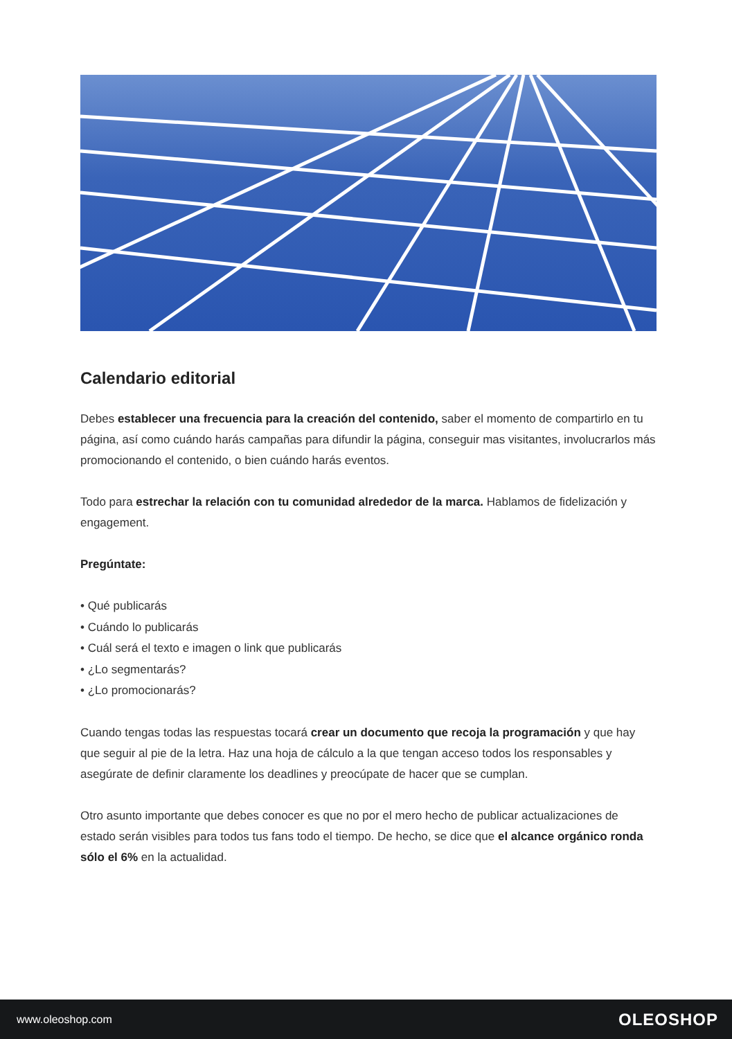Calendario editorial
Debes establecer una frecuencia para la creación del contenido, saber el momento de compartirlo en tu página, así como cuándo harás campañas para difundir la página, conseguir mas visitantes, involucrarlos más promocionando el contenido, o bien cuándo harás eventos.
Todo para estrechar la relación con tu comunidad alrededor de la marca. Hablamos de fidelización y engagement.
Pregúntate:
• Qué publicarás
• Cuándo lo publicarás
• Cuál será el texto e imagen o link que publicarás
• ¿Lo segmentarás?
• ¿Lo promocionarás?
Cuando tengas todas las respuestas tocará crear un documento que recoja la programación y que hay que seguir al pie de la letra. Haz una hoja de cálculo a la que tengan acceso todos los responsables y asegúrate de definir claramente los deadlines y preocúpate de hacer que se cumplan.
Otro asunto importante que debes conocer es que no por el mero hecho de publicar actualizaciones de estado serán visibles para todos tus fans todo el tiempo. De hecho, se dice que el alcance orgánico ronda sólo el 6% en la actualidad.
www.oleoshop.com OLEOSHOP